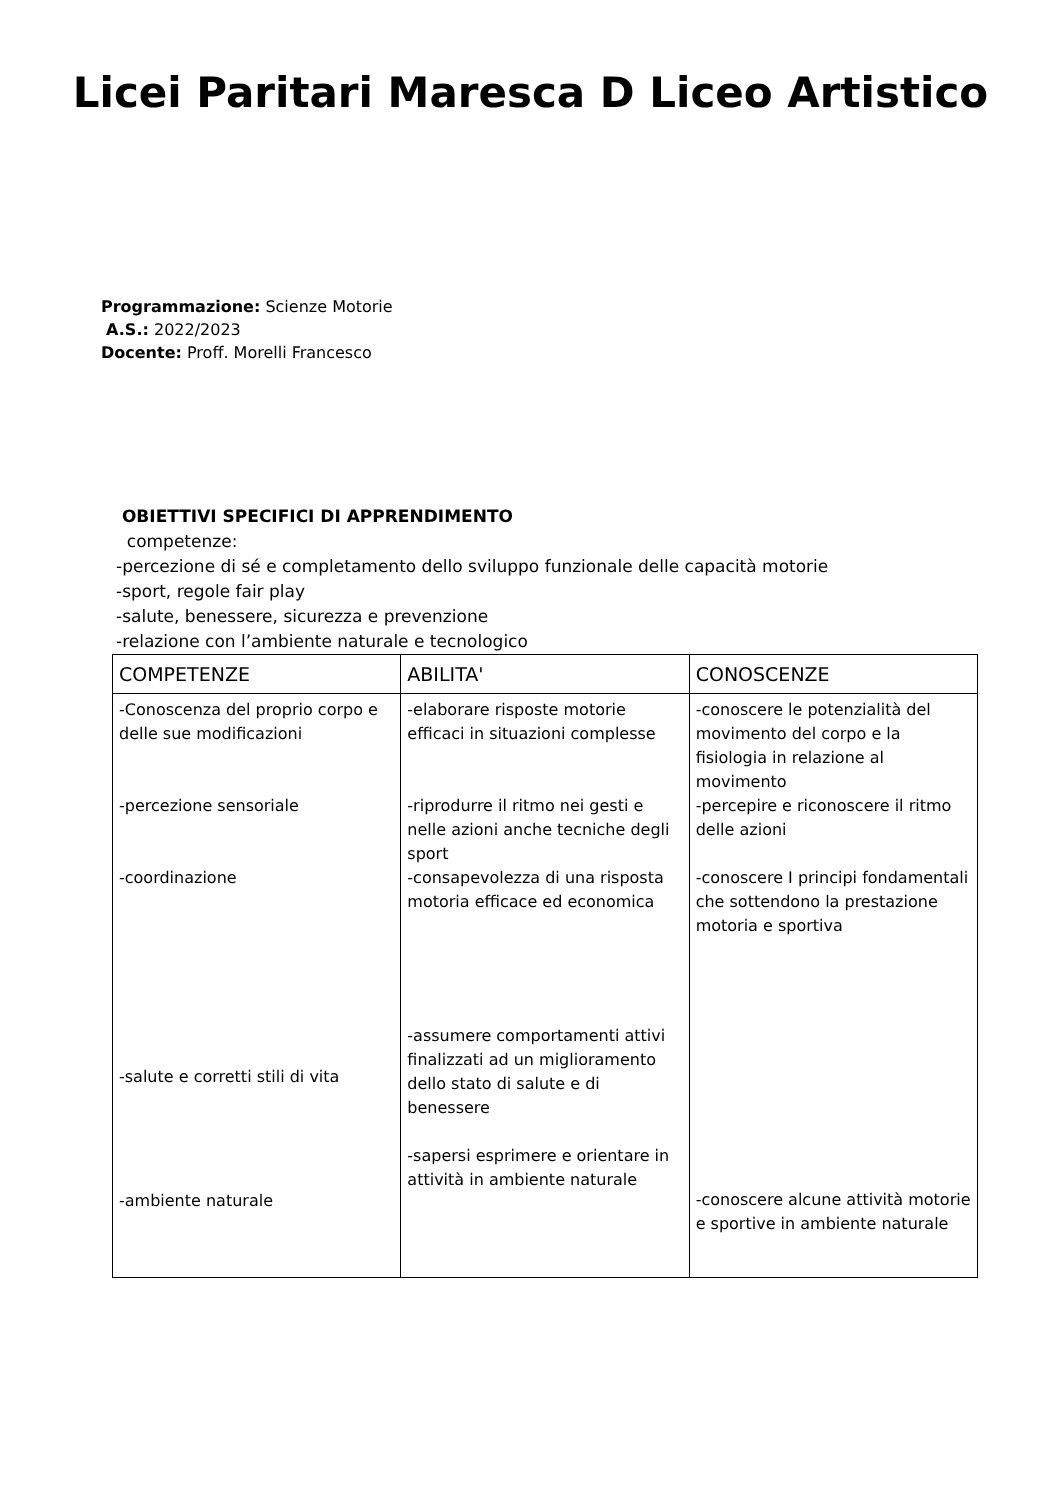Licei Paritari Maresca D Liceo Artistico
Programmazione: Scienze Motorie
A.S.: 2022/2023
Docente: Proff. Morelli Francesco
OBIETTIVI SPECIFICI DI APPRENDIMENTO
competenze:
-percezione di sé e completamento dello sviluppo funzionale delle capacità motorie
-sport, regole fair play
-salute, benessere, sicurezza e prevenzione
-relazione con l’ambiente naturale e tecnologico
| COMPETENZE | ABILITA' | CONOSCENZE |
| --- | --- | --- |
| -Conoscenza del proprio corpo e delle sue modificazioni -percezione sensoriale -coordinazione -salute e corretti stili di vita -ambiente naturale | -elaborare risposte motorie efficaci in situazioni complesse -riprodurre il ritmo nei gesti e nelle azioni anche tecniche degli sport -consapevolezza di una risposta motoria efficace ed economica -assumere comportamenti attivi finalizzati ad un miglioramento dello stato di salute e di benessere -sapersi esprimere e orientare in attività in ambiente naturale | -conoscere le potenzialità del movimento del corpo e la fisiologia in relazione al movimento -percepire e riconoscere il ritmo delle azioni -conoscere I principi fondamentali che sottendono la prestazione motoria e sportiva -conoscere alcune attività motorie e sportive in ambiente naturale |